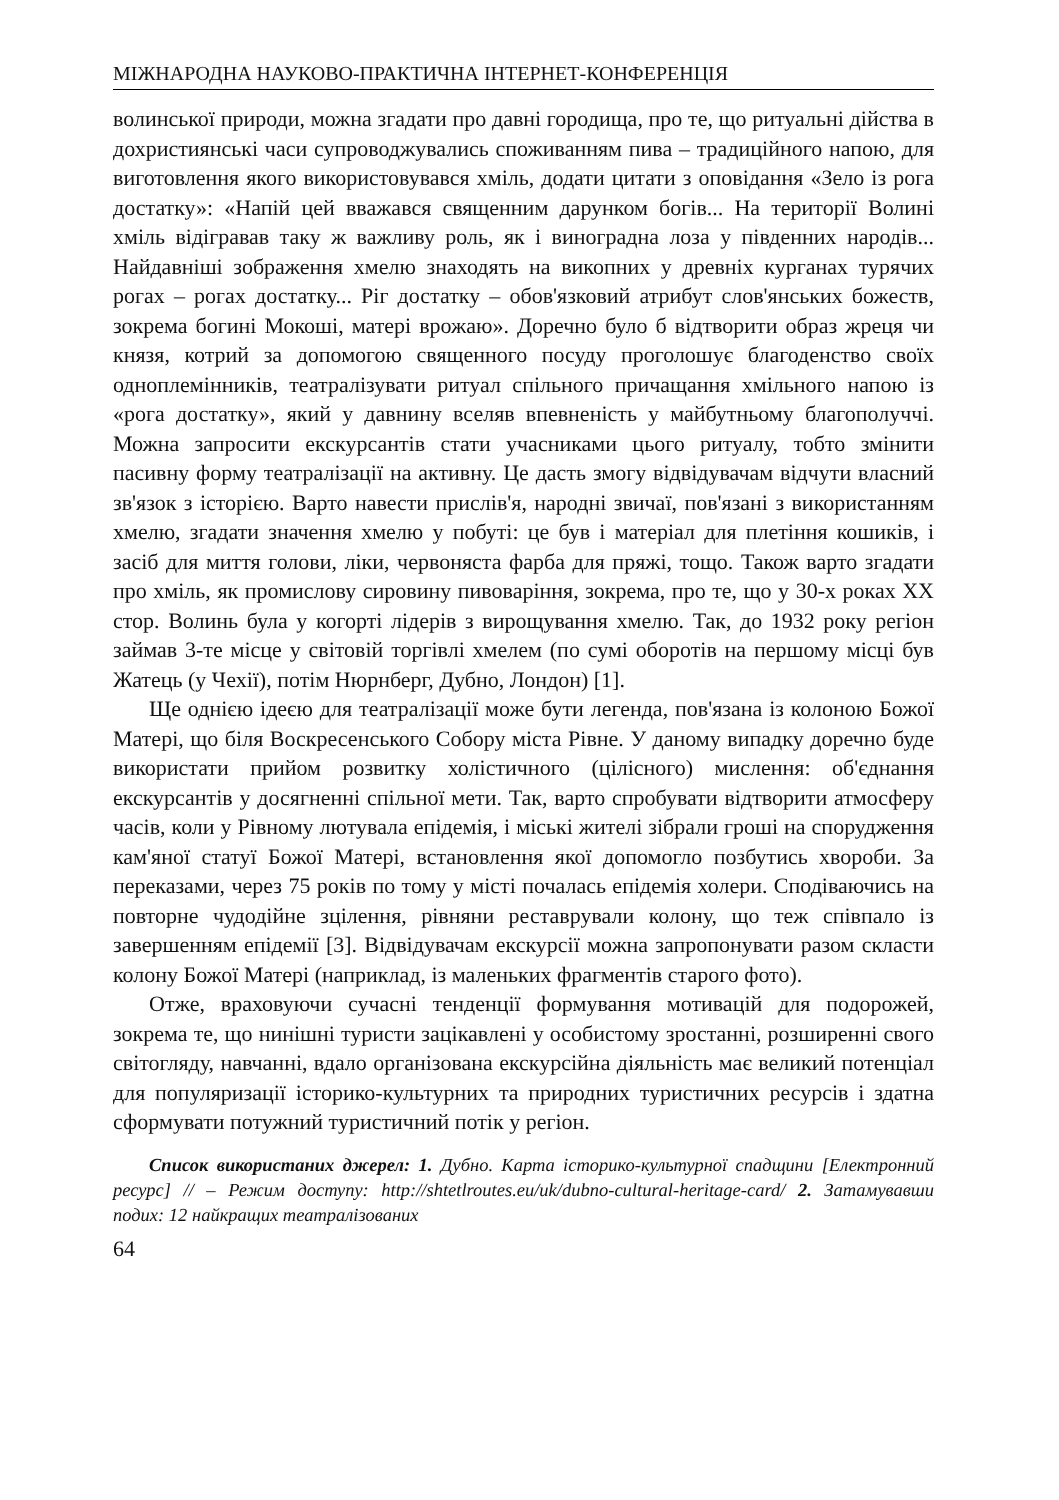МІЖНАРОДНА НАУКОВО-ПРАКТИЧНА ІНТЕРНЕТ-КОНФЕРЕНЦІЯ
волинської природи, можна згадати про давні городища, про те, що ритуальні дійства в дохристиянські часи супроводжувались споживанням пива – традиційного напою, для виготовлення якого використовувався хміль, додати цитати з оповідання «Зело із рога достатку»: «Напій цей вважався священним дарунком богів... На території Волині хміль відігравав таку ж важливу роль, як і виноградна лоза у південних народів... Найдавніші зображення хмелю знаходять на викопних у древніх курганах турячих рогах – рогах достатку... Ріг достатку – обов'язковий атрибут слов'янських божеств, зокрема богині Мокоші, матері врожаю». Доречно було б відтворити образ жреця чи князя, котрий за допомогою священного посуду проголошує благоденство своїх одноплемінників, театралізувати ритуал спільного причащання хмільного напою із «рога достатку», який у давнину вселяв впевненість у майбутньому благополуччі. Можна запросити екскурсантів стати учасниками цього ритуалу, тобто змінити пасивну форму театралізації на активну. Це дасть змогу відвідувачам відчути власний зв'язок з історією. Варто навести прислів'я, народні звичаї, пов'язані з використанням хмелю, згадати значення хмелю у побуті: це був і матеріал для плетіння кошиків, і засіб для миття голови, ліки, червоняста фарба для пряжі, тощо. Також варто згадати про хміль, як промислову сировину пивоваріння, зокрема, про те, що у 30-х роках XX стор. Волинь була у когорті лідерів з вирощування хмелю. Так, до 1932 року регіон займав 3-те місце у світовій торгівлі хмелем (по сумі оборотів на першому місці був Жатець (у Чехії), потім Нюрнберг, Дубно, Лондон) [1].
Ще однією ідеєю для театралізації може бути легенда, пов'язана із колоною Божої Матері, що біля Воскресенського Собору міста Рівне. У даному випадку доречно буде використати прийом розвитку холістичного (цілісного) мислення: об'єднання екскурсантів у досягненні спільної мети. Так, варто спробувати відтворити атмосферу часів, коли у Рівному лютувала епідемія, і міські жителі зібрали гроші на спорудження кам'яної статуї Божої Матері, встановлення якої допомогло позбутись хвороби. За переказами, через 75 років по тому у місті почалась епідемія холери. Сподіваючись на повторне чудодійне зцілення, рівняни реставрували колону, що теж співпало із завершенням епідемії [3]. Відвідувачам екскурсії можна запропонувати разом скласти колону Божої Матері (наприклад, із маленьких фрагментів старого фото).
Отже, враховуючи сучасні тенденції формування мотивацій для подорожей, зокрема те, що нинішні туристи зацікавлені у особистому зростанні, розширенні свого світогляду, навчанні, вдало організована екскурсійна діяльність має великий потенціал для популяризації історико-культурних та природних туристичних ресурсів і здатна сформувати потужний туристичний потік у регіон.
Список використаних джерел: 1. Дубно. Карта історико-культурної спадщини [Електронний ресурс] // – Режим доступу: http://shtetlroutes.eu/uk/dubno-cultural-heritage-card/ 2. Затамувавши подих: 12 найкращих театралізованих
64